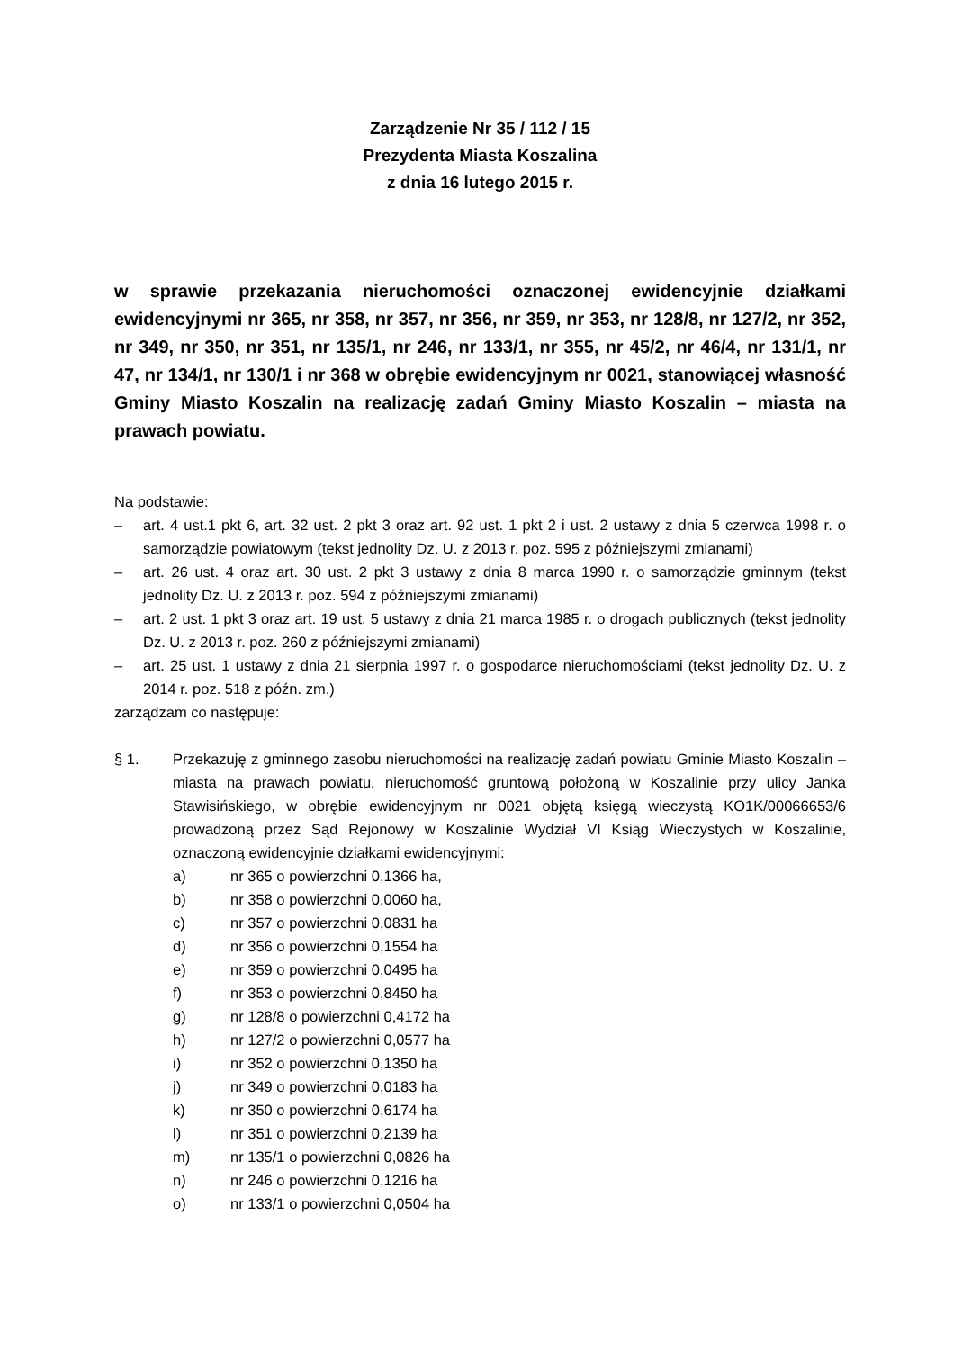Zarządzenie Nr 35 / 112 / 15
Prezydenta Miasta Koszalina
z dnia 16 lutego 2015 r.
w sprawie przekazania nieruchomości oznaczonej ewidencyjnie działkami ewidencyjnymi nr 365, nr 358, nr 357, nr 356, nr 359, nr 353, nr 128/8, nr 127/2, nr 352, nr 349, nr 350, nr 351, nr 135/1, nr 246, nr 133/1, nr 355, nr 45/2, nr 46/4, nr 131/1, nr 47, nr 134/1, nr 130/1 i nr 368 w obrębie ewidencyjnym nr 0021, stanowiącej własność Gminy Miasto Koszalin na realizację zadań Gminy Miasto Koszalin – miasta na prawach powiatu.
Na podstawie:
– art. 4 ust.1 pkt 6, art. 32 ust. 2 pkt 3 oraz art. 92 ust. 1 pkt 2 i ust. 2 ustawy z dnia 5 czerwca 1998 r. o samorządzie powiatowym (tekst jednolity Dz. U. z 2013 r. poz. 595 z późniejszymi zmianami)
– art. 26 ust. 4 oraz art. 30 ust. 2 pkt 3 ustawy z dnia 8 marca 1990 r. o samorządzie gminnym (tekst jednolity Dz. U. z 2013 r. poz. 594 z późniejszymi zmianami)
– art. 2 ust. 1 pkt 3 oraz art. 19 ust. 5 ustawy z dnia 21 marca 1985 r. o drogach publicznych (tekst jednolity Dz. U. z 2013 r. poz. 260 z późniejszymi zmianami)
– art. 25 ust. 1 ustawy z dnia 21 sierpnia 1997 r. o gospodarce nieruchomościami (tekst jednolity Dz. U. z 2014 r. poz. 518 z późn. zm.)
zarządzam co następuje:
§ 1. Przekazuję z gminnego zasobu nieruchomości na realizację zadań powiatu Gminie Miasto Koszalin – miasta na prawach powiatu, nieruchomość gruntową położoną w Koszalinie przy ulicy Janka Stawisińskiego, w obrębie ewidencyjnym nr 0021 objętą księgą wieczystą KO1K/00066653/6 prowadzoną przez Sąd Rejonowy w Koszalinie Wydział VI Ksiąg Wieczystych w Koszalinie, oznaczoną ewidencyjnie działkami ewidencyjnymi:
a) nr 365 o powierzchni 0,1366 ha,
b) nr 358 o powierzchni 0,0060 ha,
c) nr 357 o powierzchni 0,0831 ha
d) nr 356 o powierzchni 0,1554 ha
e) nr 359 o powierzchni 0,0495 ha
f) nr 353 o powierzchni 0,8450 ha
g) nr 128/8 o powierzchni 0,4172 ha
h) nr 127/2 o powierzchni 0,0577 ha
i) nr 352 o powierzchni 0,1350 ha
j) nr 349 o powierzchni 0,0183 ha
k) nr 350 o powierzchni 0,6174 ha
l) nr 351 o powierzchni 0,2139 ha
m) nr 135/1 o powierzchni 0,0826 ha
n) nr 246 o powierzchni 0,1216 ha
o) nr 133/1 o powierzchni 0,0504 ha